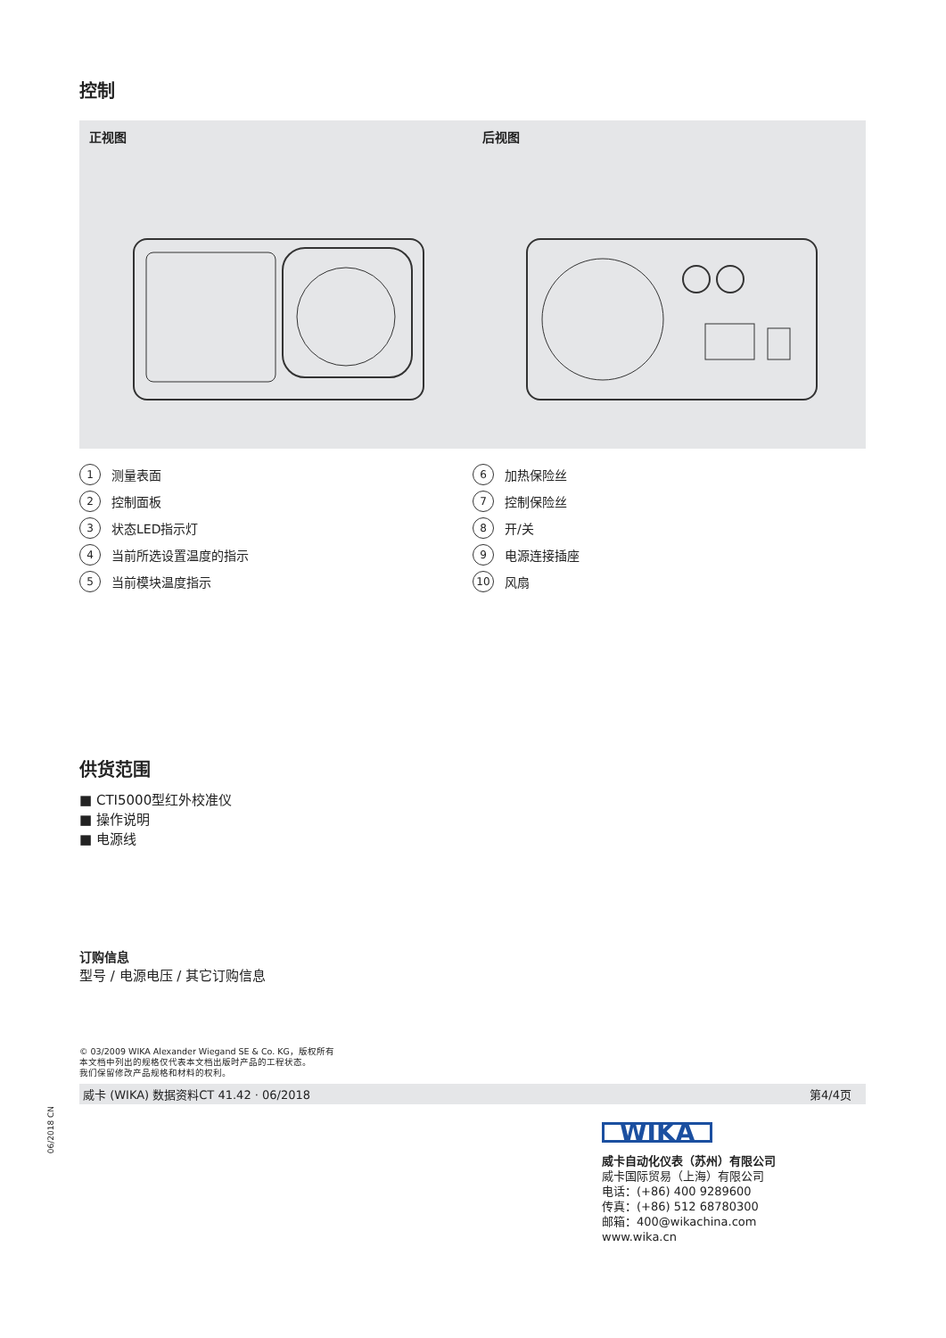控制
正视图 后视图
1 测量表面
2 控制面板
3 状态LED指示灯
4 当前所选设置温度的指示
5 当前模块温度指示
6 加热保险丝
7 控制保险丝
8 开/关
9 电源连接插座
10 风扇
供货范围
■ CTI5000型红外校准仪
■ 操作说明
■ 电源线
订购信息
型号 / 电源电压 / 其它订购信息
© 03/2009 WIKA Alexander Wiegand SE & Co. KG，版权所有
本文档中列出的规格仅代表本文档出版时产品的工程状态。
我们保留修改产品规格和材料的权利。
威卡 (WIKA) 数据资料CT 41.42 · 06/2018 第4/4页
06/2018 CN
WIKA
威卡自动化仪表（苏州）有限公司
威卡国际贸易（上海）有限公司
电话：(+86) 400 9289600
传真：(+86) 512 68780300
邮箱：400@wikachina.com
www.wika.cn